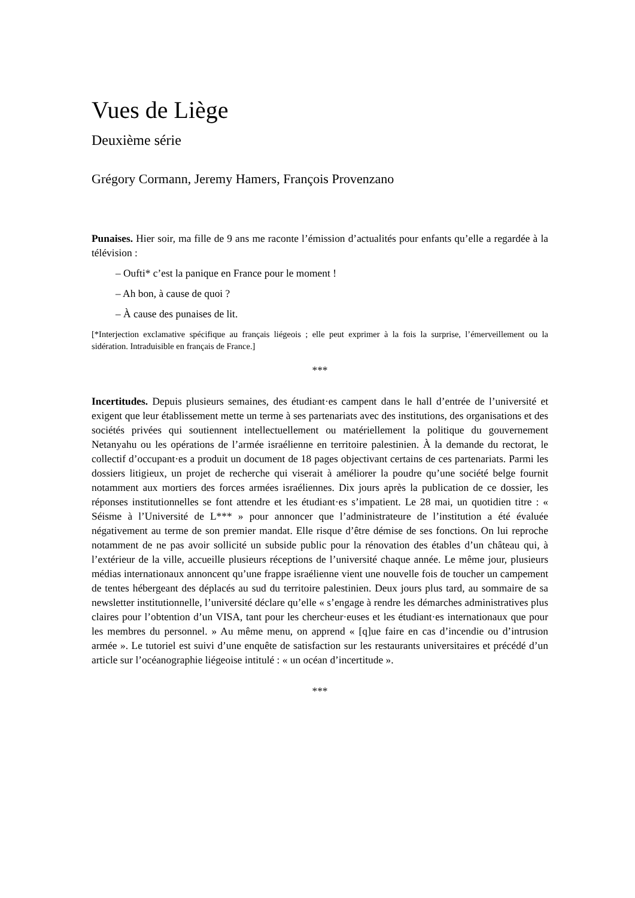Vues de Liège
Deuxième série
Grégory Cormann, Jeremy Hamers, François Provenzano
Punaises. Hier soir, ma fille de 9 ans me raconte l’émission d’actualités pour enfants qu’elle a regardée à la télévision :
– Oufti* c’est la panique en France pour le moment !
– Ah bon, à cause de quoi ?
– À cause des punaises de lit.
[*Interjection exclamative spécifique au français liégeois ; elle peut exprimer à la fois la surprise, l’émerveillement ou la sidération. Intraduisible en français de France.]
***
Incertitudes. Depuis plusieurs semaines, des étudiant·es campent dans le hall d’entrée de l’université et exigent que leur établissement mette un terme à ses partenariats avec des institutions, des organisations et des sociétés privées qui soutiennent intellectuellement ou matériellement la politique du gouvernement Netanyahu ou les opérations de l’armée israélienne en territoire palestinien. À la demande du rectorat, le collectif d’occupant·es a produit un document de 18 pages objectivant certains de ces partenariats. Parmi les dossiers litigieux, un projet de recherche qui viserait à améliorer la poudre qu’une société belge fournit notamment aux mortiers des forces armées israéliennes. Dix jours après la publication de ce dossier, les réponses institutionnelles se font attendre et les étudiant·es s’impatient. Le 28 mai, un quotidien titre : « Séisme à l’Université de L*** » pour annoncer que l’administrateure de l’institution a été évaluée négativement au terme de son premier mandat. Elle risque d’être démise de ses fonctions. On lui reproche notamment de ne pas avoir sollicité un subside public pour la rénovation des étables d’un château qui, à l’extérieur de la ville, accueille plusieurs réceptions de l’université chaque année. Le même jour, plusieurs médias internationaux annoncent qu’une frappe israélienne vient une nouvelle fois de toucher un campement de tentes hébergeant des déplacés au sud du territoire palestinien. Deux jours plus tard, au sommaire de sa newsletter institutionnelle, l’université déclare qu’elle « s’engage à rendre les démarches administratives plus claires pour l’obtention d’un VISA, tant pour les chercheur·euses et les étudiant·es internationaux que pour les membres du personnel. » Au même menu, on apprend « [q]ue faire en cas d’incendie ou d’intrusion armée ». Le tutoriel est suivi d’une enquête de satisfaction sur les restaurants universitaires et précédé d’un article sur l’océanographie liégeoise intitulé : « un océan d’incertitude ».
***